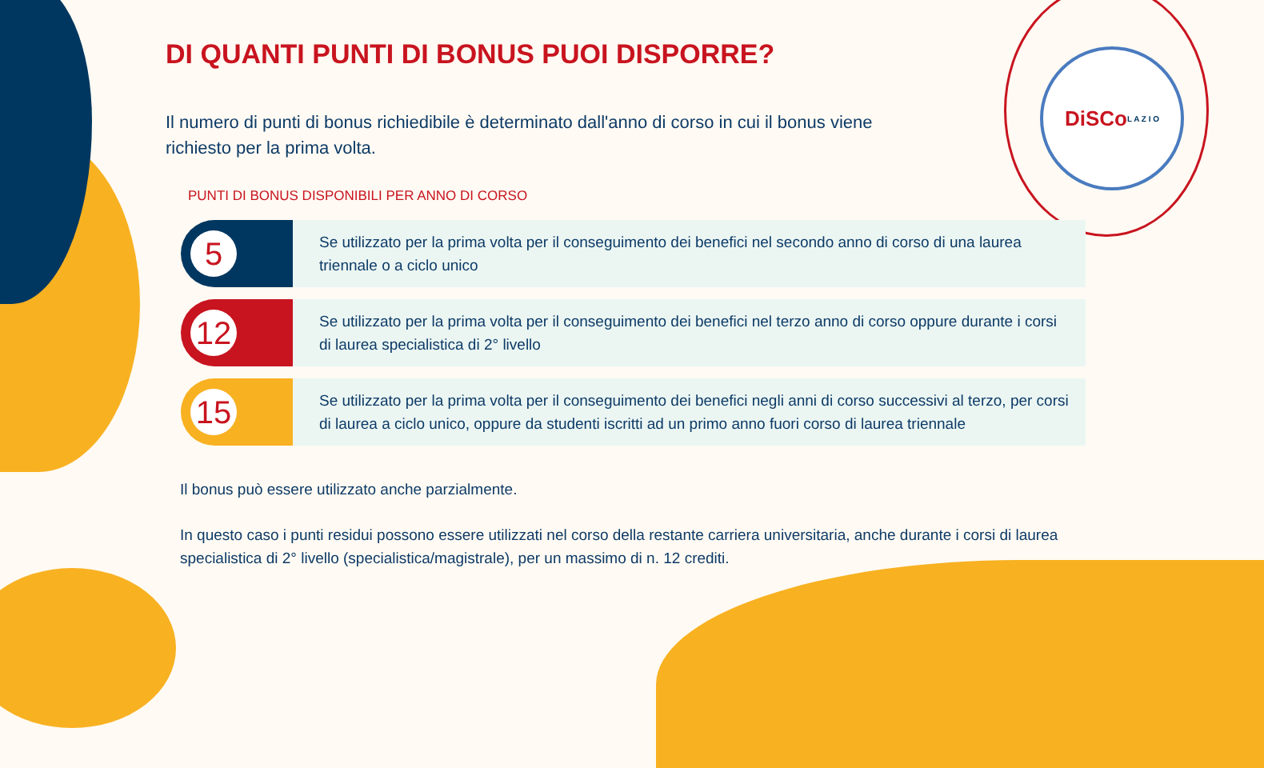DiSCo
L A Z I O
DI QUANTI PUNTI DI BONUS PUOI DISPORRE?
Il numero di punti di bonus richiedibile è determinato dall'anno di corso in cui il bonus viene richiesto per la prima volta.
PUNTI DI BONUS DISPONIBILI PER ANNO DI CORSO
5
Se utilizzato per la prima volta per il conseguimento dei benefici nel secondo anno di corso di una laurea triennale o a ciclo unico
12
Se utilizzato per la prima volta per il conseguimento dei benefici nel terzo anno di corso oppure durante i corsi di laurea specialistica di 2° livello
15
Se utilizzato per la prima volta per il conseguimento dei benefici negli anni di corso successivi al terzo, per corsi di laurea a ciclo unico, oppure da studenti iscritti ad un primo anno fuori corso di laurea triennale
Il bonus può essere utilizzato anche parzialmente.
In questo caso i punti residui possono essere utilizzati nel corso della restante carriera universitaria, anche durante i corsi di laurea specialistica di 2° livello (specialistica/magistrale), per un massimo di n. 12 crediti.